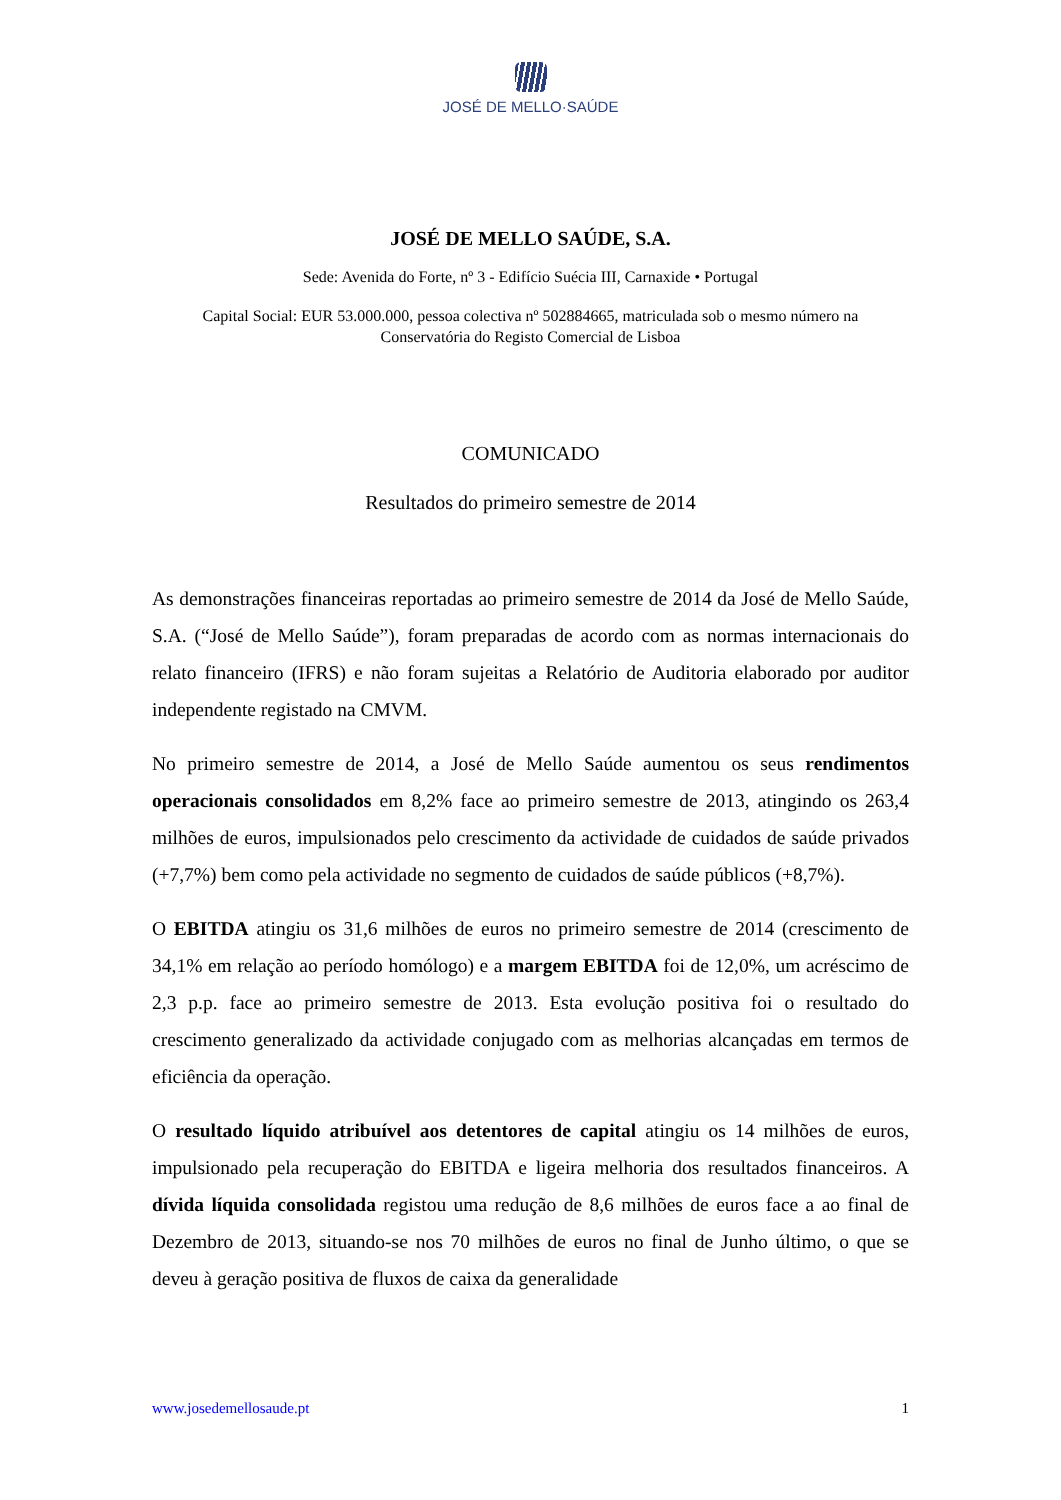JOSÉ DE MELLO·SAÚDE
JOSÉ DE MELLO SAÚDE, S.A.
Sede: Avenida do Forte, nº 3 - Edifício Suécia III, Carnaxide • Portugal
Capital Social: EUR 53.000.000, pessoa colectiva nº 502884665, matriculada sob o mesmo número na
Conservatória do Registo Comercial de Lisboa
COMUNICADO
Resultados do primeiro semestre de 2014
As demonstrações financeiras reportadas ao primeiro semestre de 2014 da José de Mello Saúde, S.A. (“José de Mello Saúde”), foram preparadas de acordo com as normas internacionais do relato financeiro (IFRS) e não foram sujeitas a Relatório de Auditoria elaborado por auditor independente registado na CMVM.
No primeiro semestre de 2014, a José de Mello Saúde aumentou os seus rendimentos operacionais consolidados em 8,2% face ao primeiro semestre de 2013, atingindo os 263,4 milhões de euros, impulsionados pelo crescimento da actividade de cuidados de saúde privados (+7,7%) bem como pela actividade no segmento de cuidados de saúde públicos (+8,7%).
O EBITDA atingiu os 31,6 milhões de euros no primeiro semestre de 2014 (crescimento de 34,1% em relação ao período homólogo) e a margem EBITDA foi de 12,0%, um acréscimo de 2,3 p.p. face ao primeiro semestre de 2013. Esta evolução positiva foi o resultado do crescimento generalizado da actividade conjugado com as melhorias alcançadas em termos de eficiência da operação.
O resultado líquido atribuível aos detentores de capital atingiu os 14 milhões de euros, impulsionado pela recuperação do EBITDA e ligeira melhoria dos resultados financeiros. A dívida líquida consolidada registou uma redução de 8,6 milhões de euros face a ao final de Dezembro de 2013, situando-se nos 70 milhões de euros no final de Junho último, o que se deveu à geração positiva de fluxos de caixa da generalidade
www.josedemellosaude.pt 1